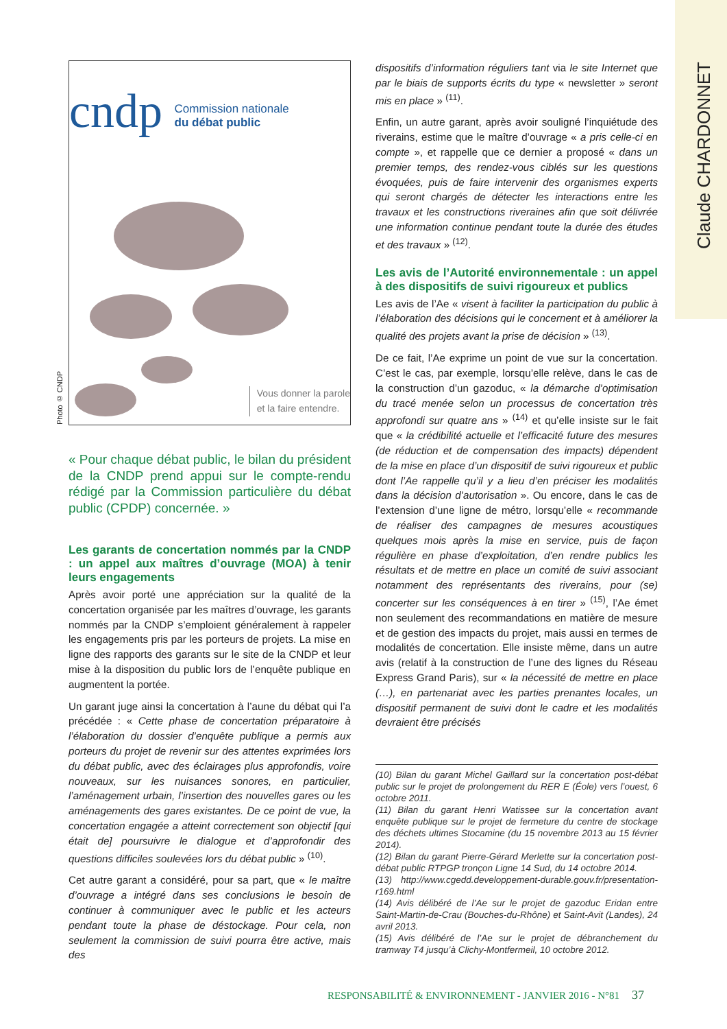Claude CHARDONNET
Photo © CNDP
cndp Commission nationale
du débat public
Vous donner la parole
et la faire entendre.
« Pour chaque débat public, le bilan du président de la CNDP prend appui sur le compte-rendu rédigé par la Commission particulière du débat public (CPDP) concernée. »
Les garants de concertation nommés par la CNDP : un appel aux maîtres d’ouvrage (MOA) à tenir leurs engagements
Après avoir porté une appréciation sur la qualité de la concertation organisée par les maîtres d’ouvrage, les garants nommés par la CNDP s’emploient généralement à rappeler les engagements pris par les porteurs de projets. La mise en ligne des rapports des garants sur le site de la CNDP et leur mise à la disposition du public lors de l’enquête publique en augmentent la portée.
Un garant juge ainsi la concertation à l’aune du débat qui l’a précédée : « Cette phase de concertation préparatoire à l’élaboration du dossier d’enquête publique a permis aux porteurs du projet de revenir sur des attentes exprimées lors du débat public, avec des éclairages plus approfondis, voire nouveaux, sur les nuisances sonores, en particulier, l’aménagement urbain, l’insertion des nouvelles gares ou les aménagements des gares existantes. De ce point de vue, la concertation engagée a atteint correctement son objectif [qui était de] poursuivre le dialogue et d’approfondir des questions difficiles soulevées lors du débat public » <sup>(10)</sup>.
Cet autre garant a considéré, pour sa part, que « le maître d’ouvrage a intégré dans ses conclusions le besoin de continuer à communiquer avec le public et les acteurs pendant toute la phase de déstockage. Pour cela, non seulement la commission de suivi pourra être active, mais des
dispositifs d’information réguliers tant via le site Internet que par le biais de supports écrits du type « newsletter » seront mis en place » <sup>(11)</sup>.
Enfin, un autre garant, après avoir souligné l’inquiétude des riverains, estime que le maître d’ouvrage « a pris celle-ci en compte », et rappelle que ce dernier a proposé « dans un premier temps, des rendez-vous ciblés sur les questions évoquées, puis de faire intervenir des organismes experts qui seront chargés de détecter les interactions entre les travaux et les constructions riveraines afin que soit délivrée une information continue pendant toute la durée des études et des travaux » <sup>(12)</sup>.
Les avis de l’Autorité environnementale : un appel à des dispositifs de suivi rigoureux et publics
Les avis de l’Ae « visent à faciliter la participation du public à l’élaboration des décisions qui le concernent et à améliorer la qualité des projets avant la prise de décision » <sup>(13)</sup>.
De ce fait, l’Ae exprime un point de vue sur la concertation. C’est le cas, par exemple, lorsqu’elle relève, dans le cas de la construction d’un gazoduc, « la démarche d’optimisation du tracé menée selon un processus de concertation très approfondi sur quatre ans » <sup>(14)</sup> et qu’elle insiste sur le fait que « la crédibilité actuelle et l’efficacité future des mesures (de réduction et de compensation des impacts) dépendent de la mise en place d’un dispositif de suivi rigoureux et public dont l’Ae rappelle qu’il y a lieu d’en préciser les modalités dans la décision d’autorisation ». Ou encore, dans le cas de l’extension d’une ligne de métro, lorsqu’elle « recommande de réaliser des campagnes de mesures acoustiques quelques mois après la mise en service, puis de façon régulière en phase d’exploitation, d’en rendre publics les résultats et de mettre en place un comité de suivi associant notamment des représentants des riverains, pour (se) concerter sur les conséquences à en tirer » <sup>(15)</sup>, l’Ae émet non seulement des recommandations en matière de mesure et de gestion des impacts du projet, mais aussi en termes de modalités de concertation. Elle insiste même, dans un autre avis (relatif à la construction de l’une des lignes du Réseau Express Grand Paris), sur « la nécessité de mettre en place (…), en partenariat avec les parties prenantes locales, un dispositif permanent de suivi dont le cadre et les modalités devraient être précisés
(10) Bilan du garant Michel Gaillard sur la concertation post-débat public sur le projet de prolongement du RER E (Éole) vers l’ouest, 6 octobre 2011.
(11) Bilan du garant Henri Watissee sur la concertation avant enquête publique sur le projet de fermeture du centre de stockage des déchets ultimes Stocamine (du 15 novembre 2013 au 15 février 2014).
(12) Bilan du garant Pierre-Gérard Merlette sur la concertation post-débat public RTPGP tronçon Ligne 14 Sud, du 14 octobre 2014.
(13) http://www.cgedd.developpement-durable.gouv.fr/presentation-r169.html
(14) Avis délibéré de l’Ae sur le projet de gazoduc Eridan entre Saint-Martin-de-Crau (Bouches-du-Rhône) et Saint-Avit (Landes), 24 avril 2013.
(15) Avis délibéré de l’Ae sur le projet de débranchement du tramway T4 jusqu’à Clichy-Montfermeil, 10 octobre 2012.
RESPONSABILITÉ & ENVIRONNEMENT - JANVIER 2016 - N°81 37